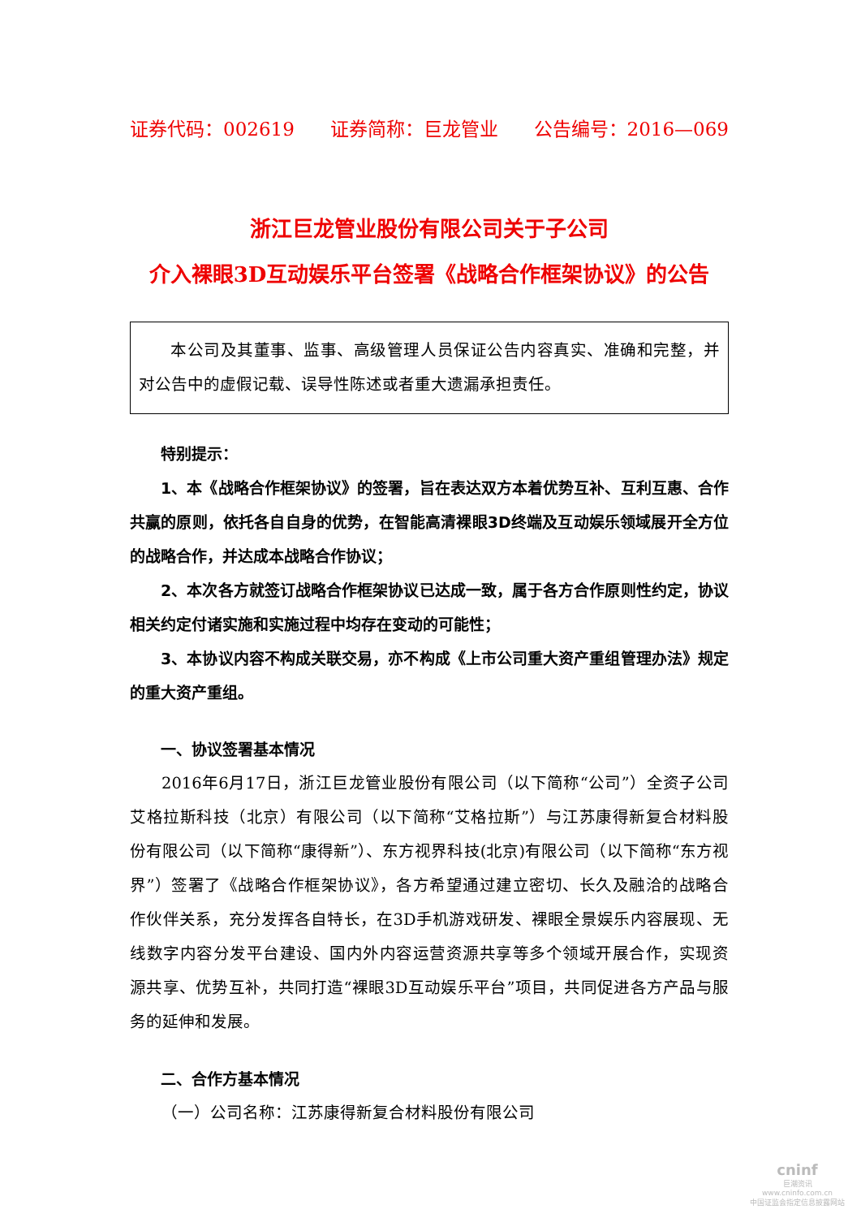证券代码：002619 证券简称：巨龙管业 公告编号：2016—069
浙江巨龙管业股份有限公司关于子公司
介入裸眼3D互动娱乐平台签署《战略合作框架协议》的公告
本公司及其董事、监事、高级管理人员保证公告内容真实、准确和完整，并对公告中的虚假记载、误导性陈述或者重大遗漏承担责任。
特别提示：
1、本《战略合作框架协议》的签署，旨在表达双方本着优势互补、互利互惠、合作共赢的原则，依托各自自身的优势，在智能高清裸眼3D终端及互动娱乐领域展开全方位的战略合作，并达成本战略合作协议；
2、本次各方就签订战略合作框架协议已达成一致，属于各方合作原则性约定，协议相关约定付诸实施和实施过程中均存在变动的可能性；
3、本协议内容不构成关联交易，亦不构成《上市公司重大资产重组管理办法》规定的重大资产重组。
一、协议签署基本情况
2016年6月17日，浙江巨龙管业股份有限公司（以下简称“公司”）全资子公司艾格拉斯科技（北京）有限公司（以下简称“艾格拉斯”）与江苏康得新复合材料股份有限公司（以下简称“康得新”）、东方视界科技(北京)有限公司（以下简称“东方视界”）签署了《战略合作框架协议》，各方希望通过建立密切、长久及融洽的战略合作伙伴关系，充分发挥各自特长，在3D手机游戏研发、裸眼全景娱乐内容展现、无线数字内容分发平台建设、国内外内容运营资源共享等多个领域开展合作，实现资源共享、优势互补，共同打造“裸眼3D互动娱乐平台”项目，共同促进各方产品与服务的延伸和发展。
二、合作方基本情况
（一）公司名称：江苏康得新复合材料股份有限公司
cninf
巨潮资讯
www.cninfo.com.cn
中国证监会指定信息披露网站